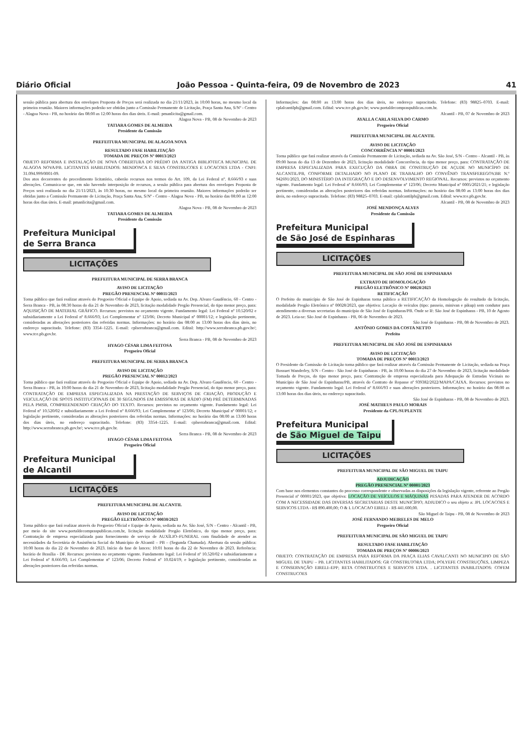Diário Oficial João Pessoa - Quinta-feira, 09 de Novembro de 2023 41
sessão pública para abertura dos envelopes Proposta de Preços será realizada no dia 21/11/2023, às 10:00 horas, no mesmo local da primeira reunião. Maiores informações poderão ser obtidas junto a Comissão Permanente de Licitação, Praça Santa Ana, S/Nº - Centro - Alagoa Nova - PB, no horário das 08:00 as 12:00 horas dos dias úteis. E-mail: pmanlicita@gmail.com.
Alagoa Nova - PB, 08 de Novembro de 2023
TATIARA GOMES DE ALMEIDA
Presidente da Comissão
PREFEITURA MUNICIPAL DE ALAGOA NOVA
RESULTADO FASE HABILITAÇÃO
TOMADA DE PREÇOS Nº 00013/2023
OBJETO REFORMA E INSTALAÇÃO DE NOVA COBERTURA DO PRÉDIO DA ANTIGA BIBLIOTECA MUNICIPAL DE ALAGOA NOVA/PB. LICITANTES HABILITADOS: MENDONCA E SILVA CONSTRUCOES E LOCACOES LTDA - CNPJ: 31.094.999/0001-09.
Dos atos decorrentes do procedimento licitatório, caberão recursos nos termos do Art. 109, da Lei Federal nº. 8.666/93 e suas alterações. Comunica-se que, em não havendo interposição de recursos, a sessão pública para abertura dos envelopes Proposta de Preços será realizada no dia 21/11/2023, às 10:30 horas, no mesmo local da primeira reunião. Maiores informações poderão ser obtidas junto a Comissão Permanente de Licitação, Praça Santa Ana, S/Nº - Centro - Alagoa Nova - PB, no horário das 08:00 as 12:00 horas dos dias úteis. E-mail: pmanlicita@gmail.com.
Alagoa Nova - PB, 08 de Novembro de 2023
TATIARA GOMES DE ALMEIDA
Presidente da Comissão
Prefeitura Municipal
de Serra Branca
LICITAÇÕES
PREFEITURA MUNICIPAL DE SERRA BRANCA
AVISO DE LICITAÇÃO
PREGÃO PRESENCIAL Nº 00011/2023
Torna público que fará realizar através do Pregoeiro Oficial e Equipe de Apoio, sediada na Av. Dep. Alvaro Gaudêncio, 60 - Centro - Serra Branca - PB, às 08:30 horas do dia 21 de Novembro de 2023, licitação modalidade Pregão Presencial, do tipo menor preço, para: AQUISIÇÃO DE MATERIAL GRÁFICO. Recursos: previstos no orçamento vigente. Fundamento legal: Lei Federal nº 10.520/02 e subsidiariamente a Lei Federal nº 8.666/93; Lei Complementar nº 123/06; Decreto Municipal nº 00001/12; e legislação pertinente, consideradas as alterações posteriores das referidas normas. Informações: no horário das 08:00 as 13:00 horas dos dias úteis, no endereço supracitado. Telefone: (83) 3354–1225. E-mail: cplserrabranca@gmail.com. Edital: http://www.serrabranca.pb.gov.br/; www.tce.pb.gov.br.
Serra Branca - PB, 08 de Novembro de 2023
HYAGO CÉSAR LIMA FEITOSA
Pregoeiro Oficial
PREFEITURA MUNICIPAL DE SERRA BRANCA
AVISO DE LICITAÇÃO
PREGÃO PRESENCIAL Nº 00012/2023
Torna público que fará realizar através do Pregoeiro Oficial e Equipe de Apoio, sediada na Av. Dep. Alvaro Gaudêncio, 60 - Centro - Serra Branca - PB, às 10:00 horas do dia 21 de Novembro de 2023, licitação modalidade Pregão Presencial, do tipo menor preço, para: CONTRATAÇÃO DE EMPRESA ESPECIALIZADA NA PRESTAÇÃO DE SERVIÇOS DE CRIAÇÃO, PRODUÇÃO E VEICULAÇÃO DE SPOTS INSTITUCIONAIS DE 30 SEGUNDOS EM EMISSORAS DE RÁDIO (FM) PRÉ DETERMINADAS PELA PMSB, COMPREENDENDO CRIAÇÃO DO TEXTO. Recursos: previstos no orçamento vigente. Fundamento legal: Lei Federal nº 10.520/02 e subsidiariamente a Lei Federal nº 8.666/93; Lei Complementar nº 123/06; Decreto Municipal nº 00001/12; e legislação pertinente, consideradas as alterações posteriores das referidas normas. Informações: no horário das 08:00 as 13:00 horas dos dias úteis, no endereço supracitado. Telefone: (83) 3354–1225. E-mail: cplserrabranca@gmail.com. Edital: http://www.serrabranca.pb.gov.br/; www.tce.pb.gov.br.
Serra Branca - PB, 08 de Novembro de 2023
HYAGO CÉSAR LIMA FEITOSA
Pregoeiro Oficial
Prefeitura Municipal
de Alcantil
LICITAÇÕES
PREFEITURA MUNICIPAL DE ALCANTIL
AVISO DE LICITAÇÃO
PREGÃO ELETRÔNICO Nº 00030/2023
Torna público que fará realizar através do Pregoeiro Oficial e Equipe de Apoio, sediada na Av. São José, S/N - Centro - Alcantil - PB, por meio do site www.portaldecompraspublicas.com.br, licitação modalidade Pregão Eletrônico, do tipo menor preço, para: Contratação de empresa especializada para fornecimento de serviço de AUXÍLIO–FUNERAL com finalidade de atender as necessidades da Secretária de Assistência Social do Município de Alcantil – PB – (Segunda Chamada). Abertura da sessão pública: 10:00 horas do dia 22 de Novembro de 2023. Início da fase de lances: 10:01 horas do dia 22 de Novembro de 2023. Referência: horário de Brasília - DF. Recursos: previstos no orçamento vigente. Fundamento legal: Lei Federal nº 10.520/02 e subsidiariamente a Lei Federal nº 8.666/93; Lei Complementar nº 123/06; Decreto Federal nº 10.024/19; e legislação pertinente, consideradas as alterações posteriores das referidas normas.
Informações: das 08:00 as 13:00 horas dos dias úteis, no endereço supracitado. Telefone: (83) 98825–0703. E-mail: cplalcantilpb@gmail.com. Edital: www.tce.pb.gov.br; www.portaldecompraspublicas.com.br.
Alcantil - PB, 07 de Novembro de 2023
AYALLA CARLA SILVA DO CARMO
Pregoeiro Oficial
PREFEITURA MUNICIPAL DE ALCANTIL
AVISO DE LICITAÇÃO
CONCORRÊNCIA Nº 00001/2023
Torna público que fará realizar através da Comissão Permanente de Licitação, sediada na Av. São José, S/N - Centro - Alcantil - PB, às 09:00 horas do dia 13 de Dezembro de 2023, licitação modalidade Concorrência, do tipo menor preço, para: CONTRATAÇÃO DE EMPRESA ESPECIALIZADA PARA EXECUÇÃO DA OBRA DE CONSTRUÇÃO DE AÇUDE NO MUNICÍPIO DE ALCANTIL/PB, CONFORME DETALHADO NO PLANO DE TRABALHO DO CONVÊNIO TRANSFEREGOV.BR N.º 942691/2023, DO MINISTÉRIO DA INTEGRAÇÃO E DO DESENVOLVIMENTO REGIONAL. Recursos: previstos no orçamento vigente. Fundamento legal: Lei Federal nº 8.666/93; Lei Complementar nº 123/06; Decreto Municipal nº 0005/2021/21; e legislação pertinente, consideradas as alterações posteriores das referidas normas. Informações: no horário das 08:00 as 13:00 horas dos dias úteis, no endereço supracitado. Telefone: (83) 98825–0703. E-mail: cplalcantilpb@gmail.com. Edital: www.tce.pb.gov.br.
Alcantil - PB, 08 de Novembro de 2023
JOSÉ MENDONÇA ALVES
Presidente da Comissão
Prefeitura Municipal
de São José de Espinharas
LICITAÇÕES
PREFEITURA MUNICIPAL DE SÃO JOSÉ DE ESPINHARAS
EXTRATO DE HOMOLOGAÇÃO
PREGÃO ELETRÔNICO Nº 00028/2023
RETIFICAÇÃO
O Prefeito do município de São José de Espinharas torna público a RETIFICAÇÃO da Homologação do resultado da licitação, modalidade Pregão Eletrônico nº 00028/2023, que objetiva: Locação de veículos (tipo: passeio, minivan e pikup) sem condutor para atendimento a diversas secretarias do município de São José de Espinharas/PB. Onde se lê: São José de Espinharas - PB, 10 de Agosto de 2023. Leia-se: São José de Espinharas - PB, 06 de Novembro de 2023.
São José de Espinharas - PB, 08 de Novembro de 2023.
ANTÔNIO GOMES DA COSTA NETTO
Prefeito
PREFEITURA MUNICIPAL DE SÃO JOSÉ DE ESPINHARAS
AVISO DE LICITAÇÃO
TOMADA DE PREÇOS Nº 00013/2023
O Presidente da Comissão de Licitação torna público que fará realizar através da Comissão Permanente de Licitação, sediada na Praça Bossuet Wanderley, S/N - Centro - São José de Espinharas - PB, às 10:00 horas do dia 27 de Novembro de 2023, licitação modalidade Tomada de Preços, do tipo menor preço, para: Contratação de empresa especializada para Adequação de Estradas Vicinais no Município de São José de Espinharas/PB, através do Contrato de Repasse nº 939382/2022/MAPA/CAIXA. Recursos: previstos no orçamento vigente. Fundamento legal: Lei Federal nº 8.666/93 e suas alterações posteriores. Informações: no horário das 08:00 as 13:00 horas dos dias úteis, no endereço supracitado.
São José de Espinharas - PB, 08 de Novembro de 2023.
JOSÉ MATHEUS PAULO MORAIS
Presidente da CPL/SUPLENTE
Prefeitura Municipal
de São Miguel de Taipu
LICITAÇÕES
PREFEITURA MUNICIPAL DE SÃO MIGUEL DE TAIPU
ADJUDICAÇÃO
PREGÃO PRESENCIAL Nº 00001/2023
Com base nos elementos constantes do processo correspondente e observadas as disposições da legislação vigente, referente ao Pregão Presencial nº 00001/2023, que objetiva: LOCAÇÃO DE VEÍCULOS E MÁQUINAS PESADAS PARA ATENDER DE ACORDO COM A NECESSIDADE DAS DIVERSAS SECRETARIAS DESTE MUNICÍPIO; ADJUDICO o seu objeto a: JPL LOCACOES E SERVICOS LTDA - R$ 890.400,00; O & L LOCACAO EIRELI - R$ 441.600,00.
São Miguel de Taipu - PB, 08 de Novembro de 2023
JOSÉ FERNANDO MEIRELES DE MELO
Pregoeiro Oficial
PREFEITURA MUNICIPAL DE SÃO MIGUEL DE TAIPU
RESULTADO FASE HABILITAÇÃO
TOMADA DE PREÇOS Nº 00006/2023
OBJETO: CONTRATAÇÃO DE EMPRESA PARA REFORMA DA PRAÇA ELIAS CAVALCANTI NO MUNICIPIO DE SÃO MIGUEL DE TAIPU – PB. LICITANTES HABILITADOS: GR CONSTRUTORA LTDA; POLYEFE CONSTRUÇÕES, LIMPEZA E CONSERVAÇÃO EIRELI–EPP; RETA CONSTRUCOES E SERVICOS LTDA. . LICITANTES INABILITADOS: COFEM CONSTRUCOES